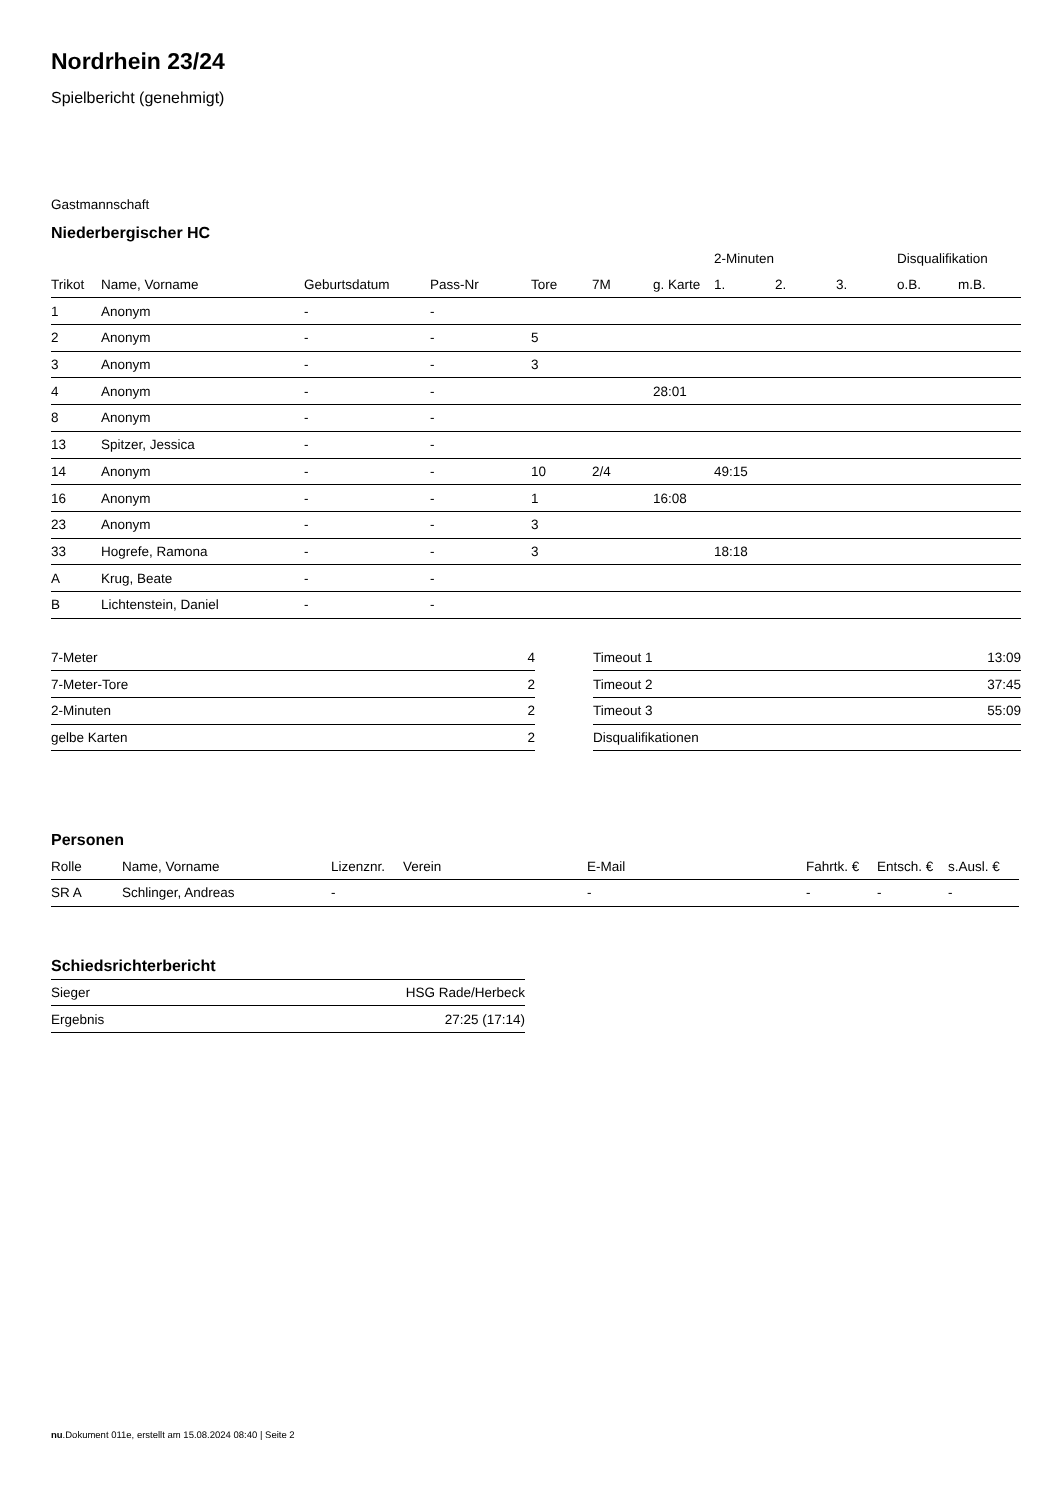Nordrhein 23/24
Spielbericht (genehmigt)
Gastmannschaft
Niederbergischer HC
| | | | | | | | 2-Minuten | | | Disqualifikation | |
| --- | --- | --- | --- | --- | --- | --- | --- | --- | --- | --- | --- |
| Trikot | Name, Vorname | Geburtsdatum | Pass-Nr | Tore | 7M | g. Karte | 1. | 2. | 3. | o.B. | m.B. |
| 1 | Anonym | - | - | | | | | | | | |
| 2 | Anonym | - | - | 5 | | | | | | | |
| 3 | Anonym | - | - | 3 | | | | | | | |
| 4 | Anonym | - | - | | | 28:01 | | | | | |
| 8 | Anonym | - | - | | | | | | | | |
| 13 | Spitzer, Jessica | - | - | | | | | | | | |
| 14 | Anonym | - | - | 10 | 2/4 | | 49:15 | | | | |
| 16 | Anonym | - | - | 1 | | 16:08 | | | | | |
| 23 | Anonym | - | - | 3 | | | | | | | |
| 33 | Hogrefe, Ramona | - | - | 3 | | | 18:18 | | | | |
| A | Krug, Beate | - | - | | | | | | | | |
| B | Lichtenstein, Daniel | - | - | | | | | | | | |
| 7-Meter | 4 |
| 7-Meter-Tore | 2 |
| 2-Minuten | 2 |
| gelbe Karten | 2 |
| Timeout 1 | 13:09 |
| Timeout 2 | 37:45 |
| Timeout 3 | 55:09 |
| Disqualifikationen | |
Personen
| Rolle | Name, Vorname | Lizenznr. | Verein | E-Mail | Fahrtk. € | Entsch. € | s.Ausl. € |
| --- | --- | --- | --- | --- | --- | --- | --- |
| SR A | Schlinger, Andreas | - | | - | - | - | - |
Schiedsrichterbericht
| Sieger | HSG Rade/Herbeck |
| Ergebnis | 27:25 (17:14) |
nu.Dokument 011e, erstellt am 15.08.2024 08:40 | Seite 2